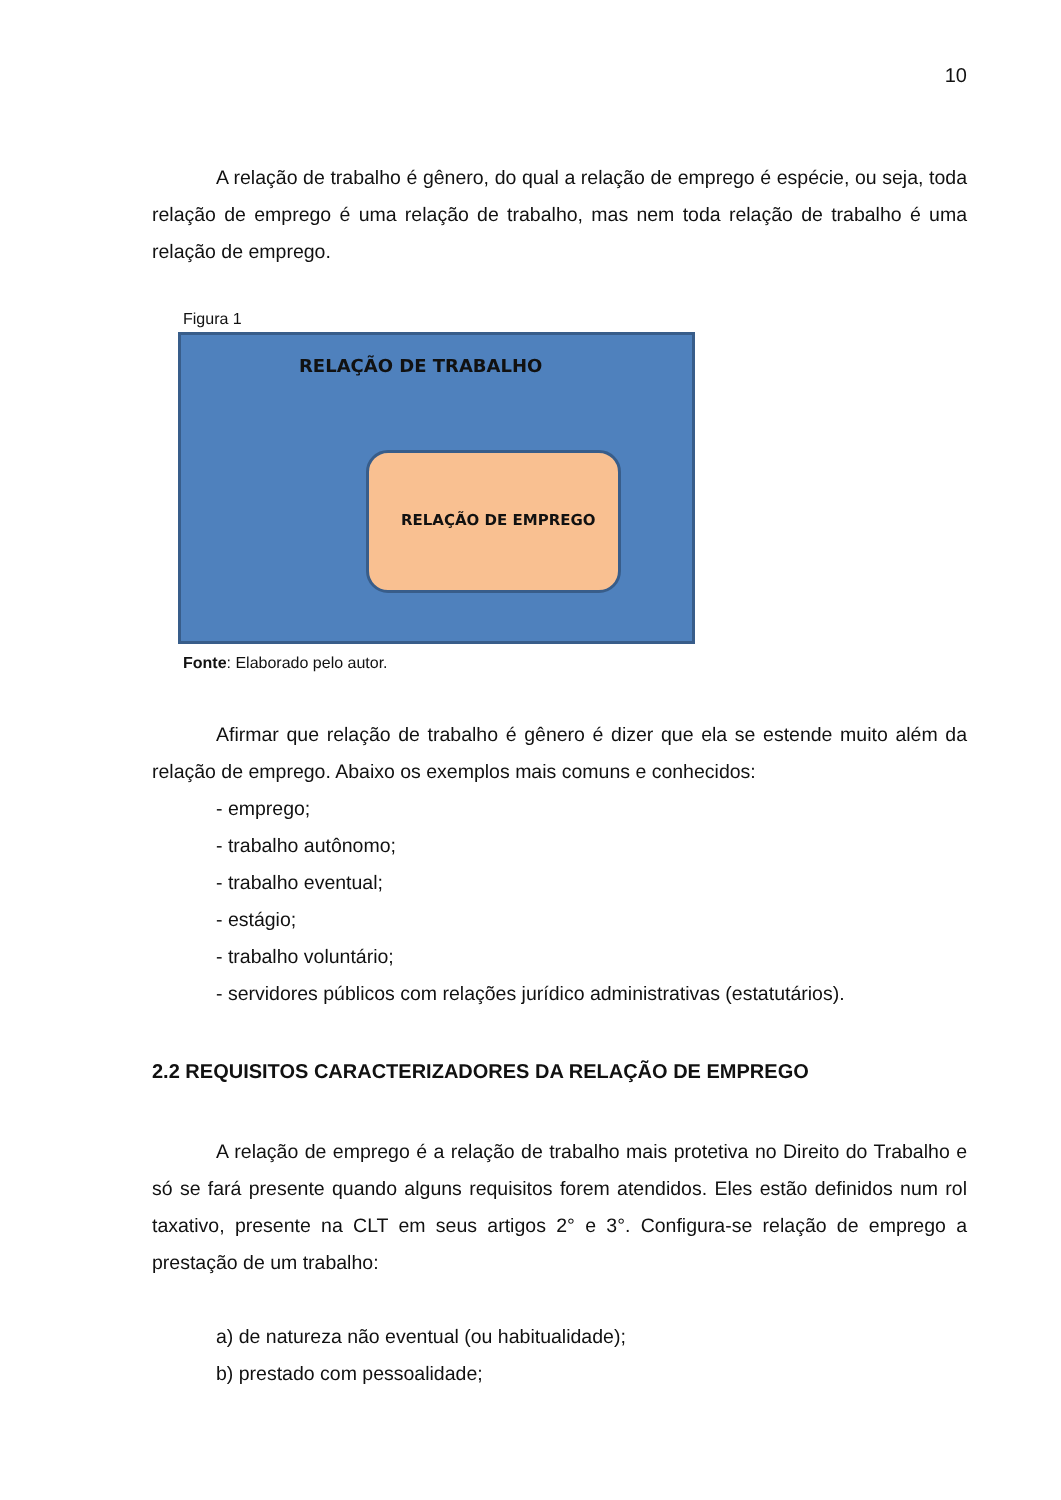10
A relação de trabalho é gênero, do qual a relação de emprego é espécie, ou seja, toda relação de emprego é uma relação de trabalho, mas nem toda relação de trabalho é uma relação de emprego.
Figura 1
RELAÇÃO DE TRABALHO
RELAÇÃO DE EMPREGO
Fonte: Elaborado pelo autor.
Afirmar que relação de trabalho é gênero é dizer que ela se estende muito além da relação de emprego. Abaixo os exemplos mais comuns e conhecidos:
- emprego;
- trabalho autônomo;
- trabalho eventual;
- estágio;
- trabalho voluntário;
- servidores públicos com relações jurídico administrativas (estatutários).
2.2 REQUISITOS CARACTERIZADORES DA RELAÇÃO DE EMPREGO
A relação de emprego é a relação de trabalho mais protetiva no Direito do Trabalho e só se fará presente quando alguns requisitos forem atendidos. Eles estão definidos num rol taxativo, presente na CLT em seus artigos 2° e 3°. Configura-se relação de emprego a prestação de um trabalho:
a) de natureza não eventual (ou habitualidade);
b) prestado com pessoalidade;